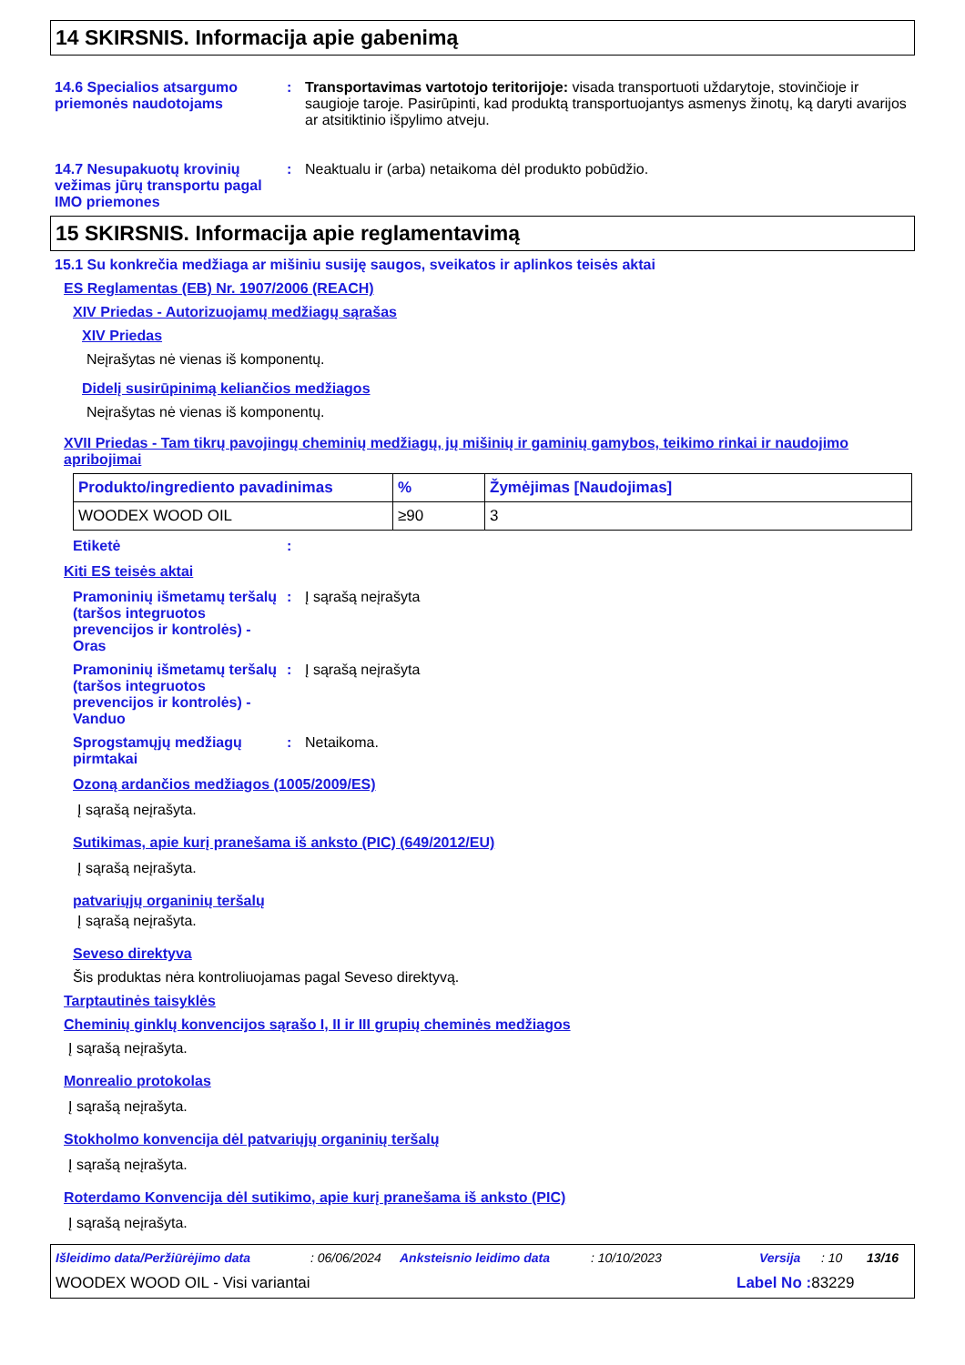14 SKIRSNIS. Informacija apie gabenimą
14.6 Specialios atsargumo priemonės naudotojams
: Transportavimas vartotojo teritorijoje: visada transportuoti uždarytoje, stovinčioje ir saugioje taroje. Pasirūpinti, kad produktą transportuojantys asmenys žinotų, ką daryti avarijos ar atsitiktinio išpylimo atveju.
14.7 Nesupakuotų krovinių vežimas jūrų transportu pagal IMO priemones
: Neaktualu ir (arba) netaikoma dėl produkto pobūdžio.
15 SKIRSNIS. Informacija apie reglamentavimą
15.1 Su konkrečia medžiaga ar mišiniu susiję saugos, sveikatos ir aplinkos teisės aktai
ES Reglamentas (EB) Nr. 1907/2006 (REACH)
XIV Priedas - Autorizuojamų medžiagų sąrašas
XIV Priedas
Neįrašytas nė vienas iš komponentų.
Didelį susirūpinimą keliančios medžiagos
Neįrašytas nė vienas iš komponentų.
XVII Priedas - Tam tikrų pavojingų cheminių medžiagų, jų mišinių ir gaminių gamybos, teikimo rinkai ir naudojimo apribojimai
| Produkto/ingrediento pavadinimas | % | Žymėjimas [Naudojimas] |
| --- | --- | --- |
| WOODEX WOOD OIL | ≥90 | 3 |
Etiketė :
Kiti ES teisės aktai
Pramoninių išmetamų teršalų (taršos integruotos prevencijos ir kontrolės) - Oras
: Į sąrašą neįrašyta
Pramoninių išmetamų teršalų (taršos integruotos prevencijos ir kontrolės) - Vanduo
: Į sąrašą neįrašyta
Sprogstamųjų medžiagų pirmtakai
: Netaikoma.
Ozoną ardančios medžiagos (1005/2009/ES)
Į sąrašą neįrašyta.
Sutikimas, apie kurį pranešama iš anksto (PIC) (649/2012/EU)
Į sąrašą neįrašyta.
patvariųjų organinių teršalų
Į sąrašą neįrašyta.
Seveso direktyva
Šis produktas nėra kontroliuojamas pagal Seveso direktyvą.
Tarptautinės taisyklės
Cheminių ginklų konvencijos sąrašo I, II ir III grupių cheminės medžiagos
Į sąrašą neįrašyta.
Monrealio protokolas
Į sąrašą neįrašyta.
Stokholmo konvencija dėl patvariųjų organinių teršalų
Į sąrašą neįrašyta.
Roterdamo Konvencija dėl sutikimo, apie kurį pranešama iš anksto (PIC)
Į sąrašą neįrašyta.
Išleidimo data/Peržiūrėjimo data: 06/06/2024 Anksteisnio leidimo data: 10/10/2023 Versija: 10 13/16
WOODEX WOOD OIL - Visi variantai Label No : 83229